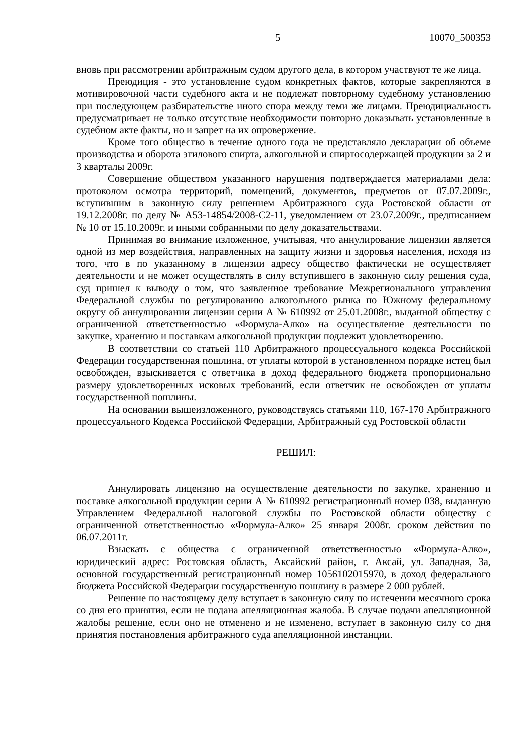5 10070_500353
вновь при рассмотрении арбитражным судом другого дела, в котором участвуют те же лица.
Преюдиция - это установление судом конкретных фактов, которые закрепляются в мотивировочной части судебного акта и не подлежат повторному судебному установлению при последующем разбирательстве иного спора между теми же лицами. Преюдициальность предусматривает не только отсутствие необходимости повторно доказывать установленные в судебном акте факты, но и запрет на их опровержение.
Кроме того общество в течение одного года не представляло декларации об объеме производства и оборота этилового спирта, алкогольной и спиртосодержащей продукции за 2 и 3 кварталы 2009г.
Совершение обществом указанного нарушения подтверждается материалами дела: протоколом осмотра территорий, помещений, документов, предметов от 07.07.2009г., вступившим в законную силу решением Арбитражного суда Ростовской области от 19.12.2008г. по делу № А53-14854/2008-С2-11, уведомлением от 23.07.2009г., предписанием № 10 от 15.10.2009г. и иными собранными по делу доказательствами.
Принимая во внимание изложенное, учитывая, что аннулирование лицензии является одной из мер воздействия, направленных на защиту жизни и здоровья населения, исходя из того, что в по указанному в лицензии адресу общество фактически не осуществляет деятельности и не может осуществлять в силу вступившего в законную силу решения суда, суд пришел к выводу о том, что заявленное требование Межрегионального управления Федеральной службы по регулированию алкогольного рынка по Южному федеральному округу об аннулировании лицензии серии А № 610992 от 25.01.2008г., выданной обществу с ограниченной ответственностью «Формула-Алко» на осуществление деятельности по закупке, хранению и поставкам алкогольной продукции подлежит удовлетворению.
В соответствии со статьей 110 Арбитражного процессуального кодекса Российской Федерации государственная пошлина, от уплаты которой в установленном порядке истец был освобожден, взыскивается с ответчика в доход федерального бюджета пропорционально размеру удовлетворенных исковых требований, если ответчик не освобожден от уплаты государственной пошлины.
На основании вышеизложенного, руководствуясь статьями 110, 167-170 Арбитражного процессуального Кодекса Российской Федерации, Арбитражный суд Ростовской области
РЕШИЛ:
Аннулировать лицензию на осуществление деятельности по закупке, хранению и поставке алкогольной продукции серии А № 610992 регистрационный номер 038, выданную Управлением Федеральной налоговой службы по Ростовской области обществу с ограниченной ответственностью «Формула-Алко» 25 января 2008г. сроком действия по 06.07.2011г.
Взыскать с общества с ограниченной ответственностью «Формула-Алко», юридический адрес: Ростовская область, Аксайский район, г. Аксай, ул. Западная, 3а, основной государственный регистрационный номер 1056102015970, в доход федерального бюджета Российской Федерации государственную пошлину в размере 2 000 рублей.
Решение по настоящему делу вступает в законную силу по истечении месячного срока со дня его принятия, если не подана апелляционная жалоба. В случае подачи апелляционной жалобы решение, если оно не отменено и не изменено, вступает в законную силу со дня принятия постановления арбитражного суда апелляционной инстанции.